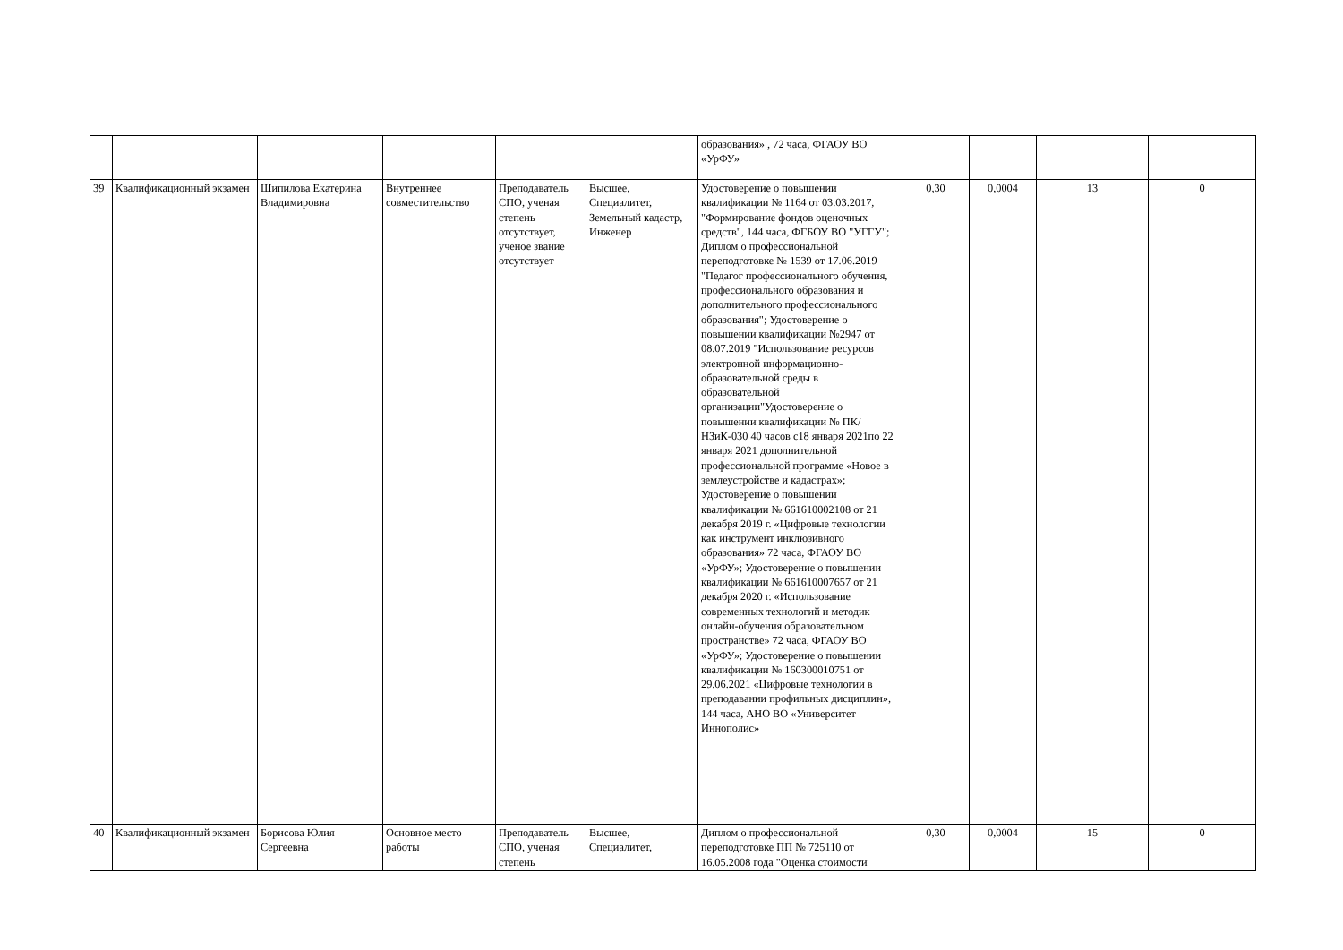| | | | | | | образования» , 72 часа, ФГАОУ ВО «УрФУ» | | | | |
| 39 | Квалификационный экзамен | Шипилова Екатерина Владимировна | Внутреннее совместительство | Преподаватель СПО, ученая степень отсутствует, ученое звание отсутствует | Высшее, Специалитет, Земельный кадастр, Инженер | Удостоверение о повышении квалификации № 1164 от 03.03.2017, "Формирование фондов оценочных средств", 144 часа, ФГБОУ ВО "УГГУ"; Диплом о профессиональной переподготовке № 1539 от 17.06.2019 "Педагог профессионального обучения, профессионального образования и дополнительного профессионального образования"; Удостоверение о повышении квалификации №2947 от 08.07.2019 "Использование ресурсов электронной информационно-образовательной среды в образовательной организации"Удостоверение о повышении квалификации № ПК/НЗиК-030 40 часов с18 января 2021по 22 января 2021 дополнительной профессиональной программе «Новое в землеустройстве и кадастрах»; Удостоверение о повышении квалификации № 661610002108 от 21 декабря 2019 г. «Цифровые технологии как инструмент инклюзивного образования» 72 часа, ФГАОУ ВО «УрФУ»; Удостоверение о повышении квалификации № 661610007657 от 21 декабря 2020 г. «Использование современных технологий и методик онлайн-обучения образовательном пространстве» 72 часа, ФГАОУ ВО «УрФУ»; Удостоверение о повышении квалификации № 160300010751 от 29.06.2021 «Цифровые технологии в преподавании профильных дисциплин», 144 часа, АНО ВО «Университет Иннополис» | 0,30 | 0,0004 | 13 | 0 |
| 40 | Квалификационный экзамен | Борисова Юлия Сергеевна | Основное место работы | Преподаватель СПО, ученая степень | Высшее, Специалитет, | Диплом о профессиональной переподготовке ПП № 725110 от 16.05.2008 года "Оценка стоимости | 0,30 | 0,0004 | 15 | 0 |